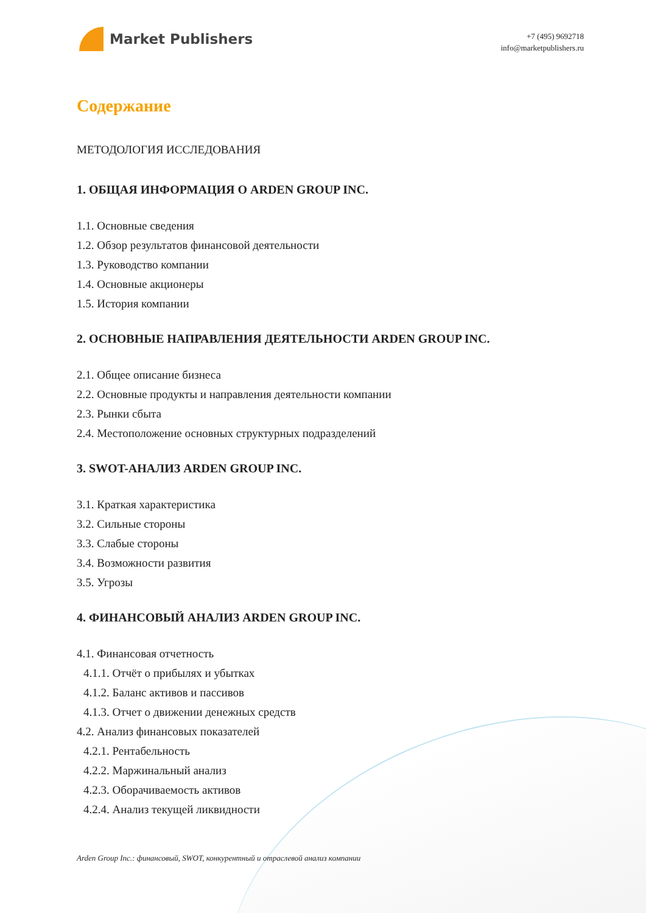Market Publishers
+7 (495) 9692718
info@marketpublishers.ru
Содержание
МЕТОДОЛОГИЯ ИССЛЕДОВАНИЯ
1. ОБЩАЯ ИНФОРМАЦИЯ О ARDEN GROUP INC.
1.1. Основные сведения
1.2. Обзор результатов финансовой деятельности
1.3. Руководство компании
1.4. Основные акционеры
1.5. История компании
2. ОСНОВНЫЕ НАПРАВЛЕНИЯ ДЕЯТЕЛЬНОСТИ ARDEN GROUP INC.
2.1. Общее описание бизнеса
2.2. Основные продукты и направления деятельности компании
2.3. Рынки сбыта
2.4. Местоположение основных структурных подразделений
3. SWOT-АНАЛИЗ ARDEN GROUP INC.
3.1. Краткая характеристика
3.2. Сильные стороны
3.3. Слабые стороны
3.4. Возможности развития
3.5. Угрозы
4. ФИНАНСОВЫЙ АНАЛИЗ ARDEN GROUP INC.
4.1. Финансовая отчетность
4.1.1. Отчёт о прибылях и убытках
4.1.2. Баланс активов и пассивов
4.1.3. Отчет о движении денежных средств
4.2. Анализ финансовых показателей
4.2.1. Рентабельность
4.2.2. Маржинальный анализ
4.2.3. Оборачиваемость активов
4.2.4. Анализ текущей ликвидности
Arden Group Inc.: финансовый, SWOT, конкурентный и отраслевой анализ компании